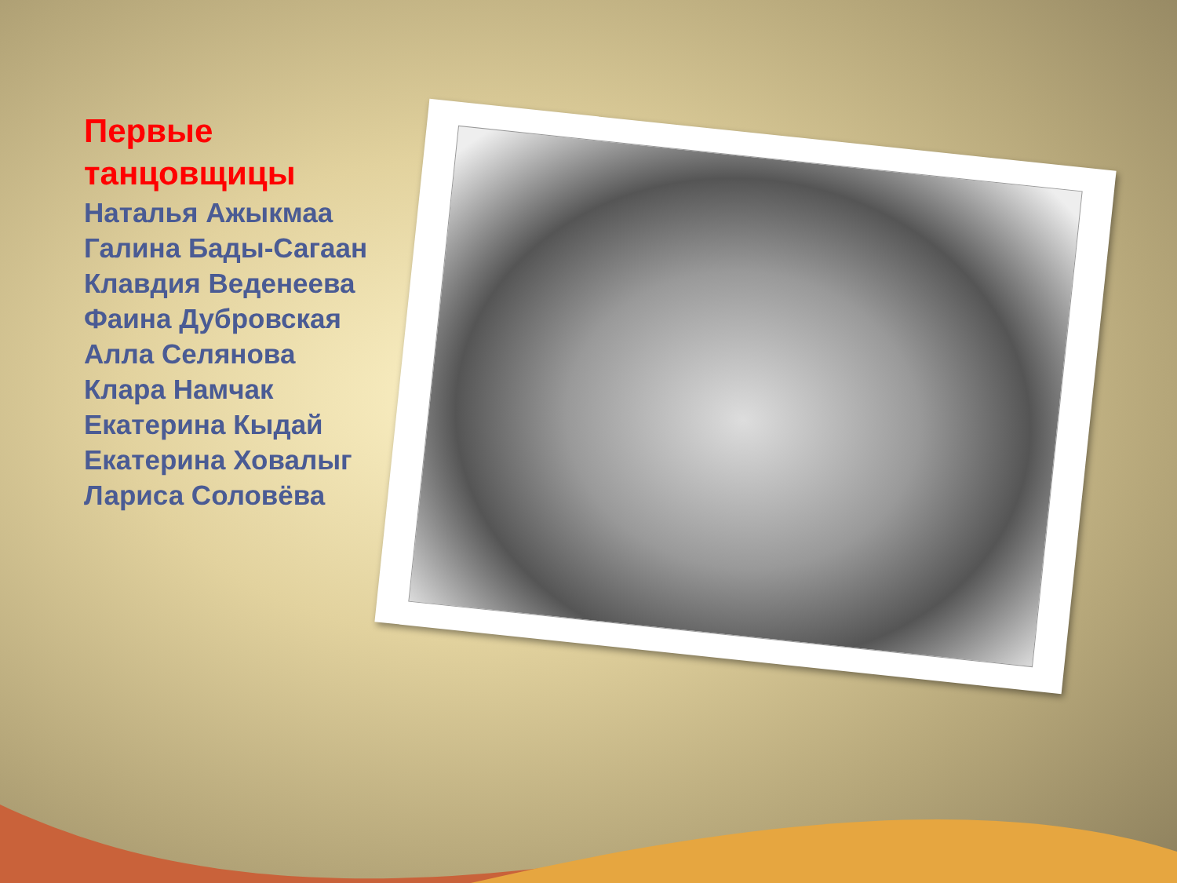Первые
танцовщицы
Наталья Ажыкмаа
Галина Бады-Сагаан
Клавдия Веденеева
Фаина Дубровская
Алла Селянова
Клара Намчак
Екатерина Кыдай
Екатерина Ховалыг
Лариса Соловёва